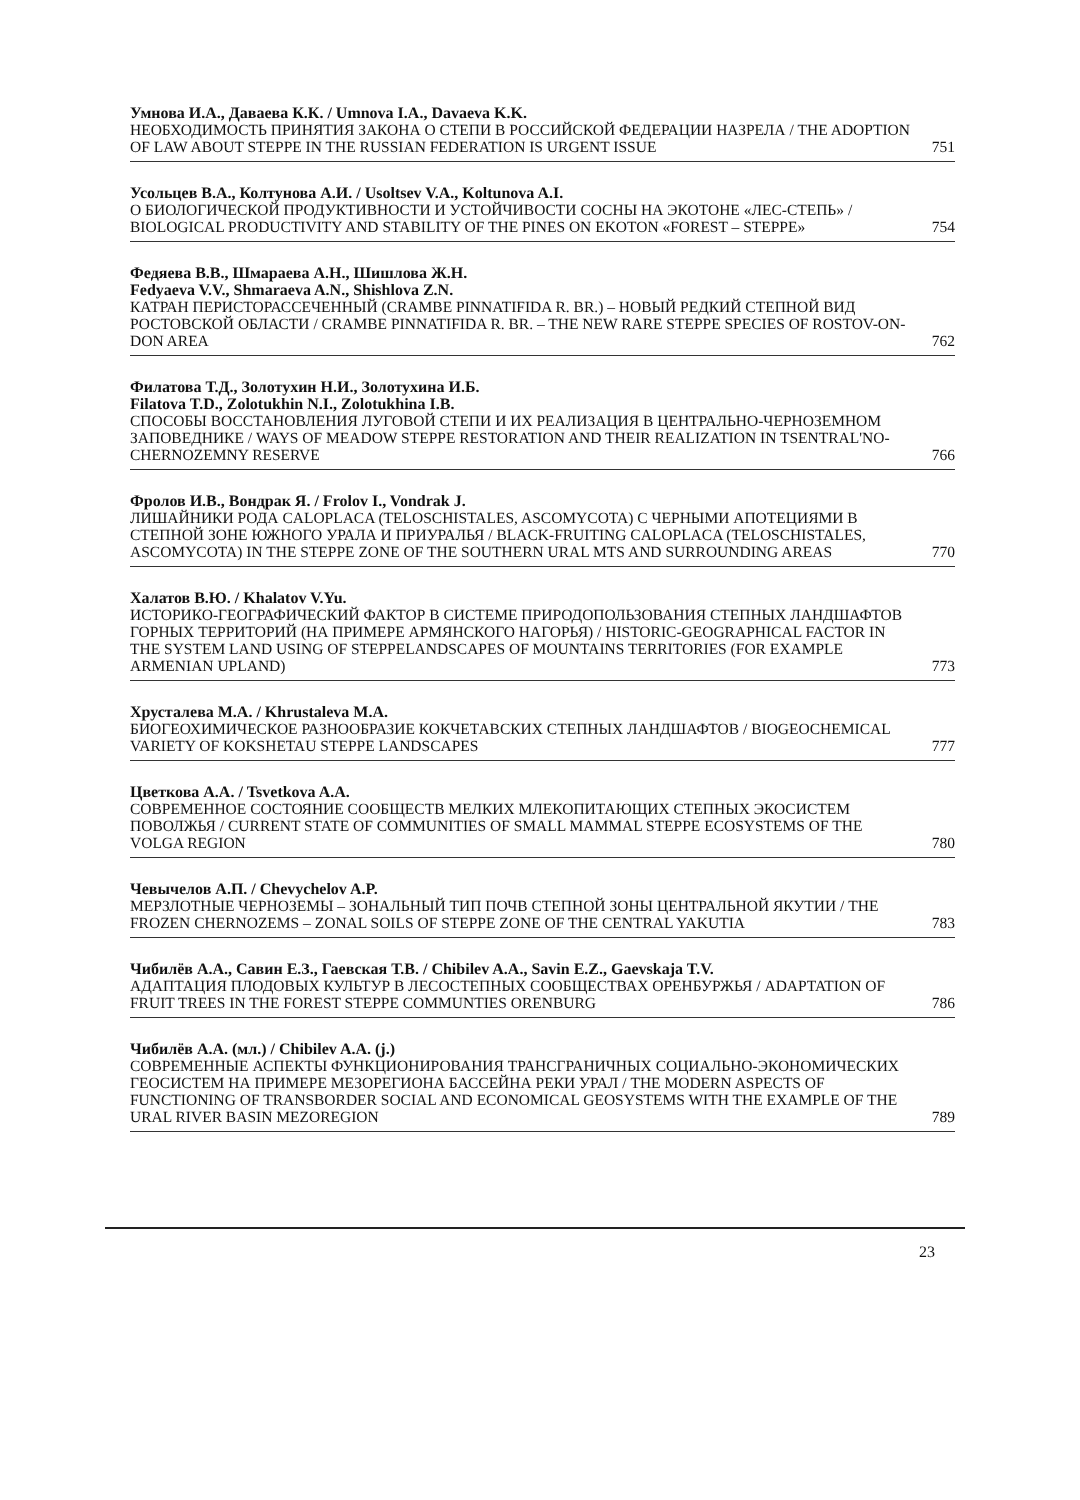Умнова И.А., Даваева К.К. / Umnova I.A., Davaeva K.K.
НЕОБХОДИМОСТЬ ПРИНЯТИЯ ЗАКОНА О СТЕПИ В РОССИЙСКОЙ ФЕДЕРАЦИИ НАЗРЕЛА / THE ADOPTION OF LAW ABOUT STEPPE IN THE RUSSIAN FEDERATION IS URGENT ISSUE 751
Усольцев В.А., Колтунова А.И. / Usoltsev V.A., Koltunova A.I.
О БИОЛОГИЧЕСКОЙ ПРОДУКТИВНОСТИ И УСТОЙЧИВОСТИ СОСНЫ НА ЭКОТОНЕ «ЛЕС-СТЕПЬ» / BIOLOGICAL PRODUCTIVITY AND STABILITY OF THE PINES ON EKOTON «FOREST – STEPPE» 754
Федяева В.В., Шмараева А.Н., Шишлова Ж.Н.
Fedyaeva V.V., Shmaraeva A.N., Shishlova Z.N.
КАТРАН ПЕРИСТОРАССЕЧЕННЫЙ (CRAMBE PINNATIFIDA R. BR.) – НОВЫЙ РЕДКИЙ СТЕПНОЙ ВИД РОСТОВСКОЙ ОБЛАСТИ / CRAMBE PINNATIFIDA R. BR. – THE NEW RARE STEPPE SPECIES OF ROSTOV-ON-DON AREA 762
Филатова Т.Д., Золотухин Н.И., Золотухина И.Б.
Filatova T.D., Zolotukhin N.I., Zolotukhina I.B.
СПОСОБЫ ВОССТАНОВЛЕНИЯ ЛУГОВОЙ СТЕПИ И ИХ РЕАЛИЗАЦИЯ В ЦЕНТРАЛЬНО-ЧЕРНОЗЕМНОМ ЗАПОВЕДНИКЕ / WAYS OF MEADOW STEPPE RESTORATION AND THEIR REALIZATION IN TSENTRAL'NO-CHERNOZEMNY RESERVE 766
Фролов И.В., Вондрак Я. / Frolov I., Vondrak J.
ЛИШАЙНИКИ РОДА CALOPLACA (TELOSCHISTALES, ASCOMYCOTA) С ЧЕРНЫМИ АПОТЕЦИЯМИ В СТЕПНОЙ ЗОНЕ ЮЖНОГО УРАЛА И ПРИУРАЛЬЯ / BLACK-FRUITING CALOPLACA (TELOSCHISTALES, ASCOMYCOTA) IN THE STEPPE ZONE OF THE SOUTHERN URAL MTS AND SURROUNDING AREAS 770
Халатов В.Ю. / Khalatov V.Yu.
ИСТОРИКО-ГЕОГРАФИЧЕСКИЙ ФАКТОР В СИСТЕМЕ ПРИРОДОПОЛЬЗОВАНИЯ СТЕПНЫХ ЛАНДШАФТОВ ГОРНЫХ ТЕРРИТОРИЙ (НА ПРИМЕРЕ АРМЯНСКОГО НАГОРЬЯ) / HISTORIC-GEOGRAPHICAL FACTOR IN THE SYSTEM LAND USING OF STEPPELANDSCAPES OF MOUNTAINS TERRITORIES (FOR EXAMPLE ARMENIAN UPLAND) 773
Хрусталева М.А. / Khrustaleva M.A.
БИОГЕОХИМИЧЕСКОЕ РАЗНООБРАЗИЕ КОКЧЕТАВСКИХ СТЕПНЫХ ЛАНДШАФТОВ / BIOGEOCHEMICAL VARIETY OF KOKSHETAU STEPPE LANDSCAPES 777
Цветкова А.А. / Tsvetkova A.A.
СОВРЕМЕННОЕ СОСТОЯНИЕ СООБЩЕСТВ МЕЛКИХ МЛЕКОПИТАЮЩИХ СТЕПНЫХ ЭКОСИСТЕМ ПОВОЛЖЬЯ / CURRENT STATE OF COMMUNITIES OF SMALL MAMMAL STEPPE ECOSYSTEMS OF THE VOLGA REGION 780
Чевычелов А.П. / Chevychelov A.P.
МЕРЗЛОТНЫЕ ЧЕРНОЗЕМЫ – ЗОНАЛЬНЫЙ ТИП ПОЧВ СТЕПНОЙ ЗОНЫ ЦЕНТРАЛЬНОЙ ЯКУТИИ / THE FROZEN CHERNOZEMS – ZONAL SOILS OF STEPPE ZONE OF THE CENTRAL YAKUTIA 783
Чибилёв А.А., Савин Е.З., Гаевская Т.В. / Chibilev A.A., Savin E.Z., Gaevskaja T.V.
АДАПТАЦИЯ ПЛОДОВЫХ КУЛЬТУР В ЛЕСОСТЕПНЫХ СООБЩЕСТВАХ ОРЕНБУРЖЬЯ / ADAPTATION OF FRUIT TREES IN THE FOREST STEPPE COMMUNTIES ORENBURG 786
Чибилёв А.А. (мл.) / Chibilev A.A. (j.)
СОВРЕМЕННЫЕ АСПЕКТЫ ФУНКЦИОНИРОВАНИЯ ТРАНСГРАНИЧНЫХ СОЦИАЛЬНО-ЭКОНОМИЧЕСКИХ ГЕОСИСТЕМ НА ПРИМЕРЕ МЕЗОРЕГИОНА БАССЕЙНА РЕКИ УРАЛ / THE MODERN ASPECTS OF FUNCTIONING OF TRANSBORDER SOCIAL AND ECONOMICAL GEOSYSTEMS WITH THE EXAMPLE OF THE URAL RIVER BASIN MEZOREGION 789
23